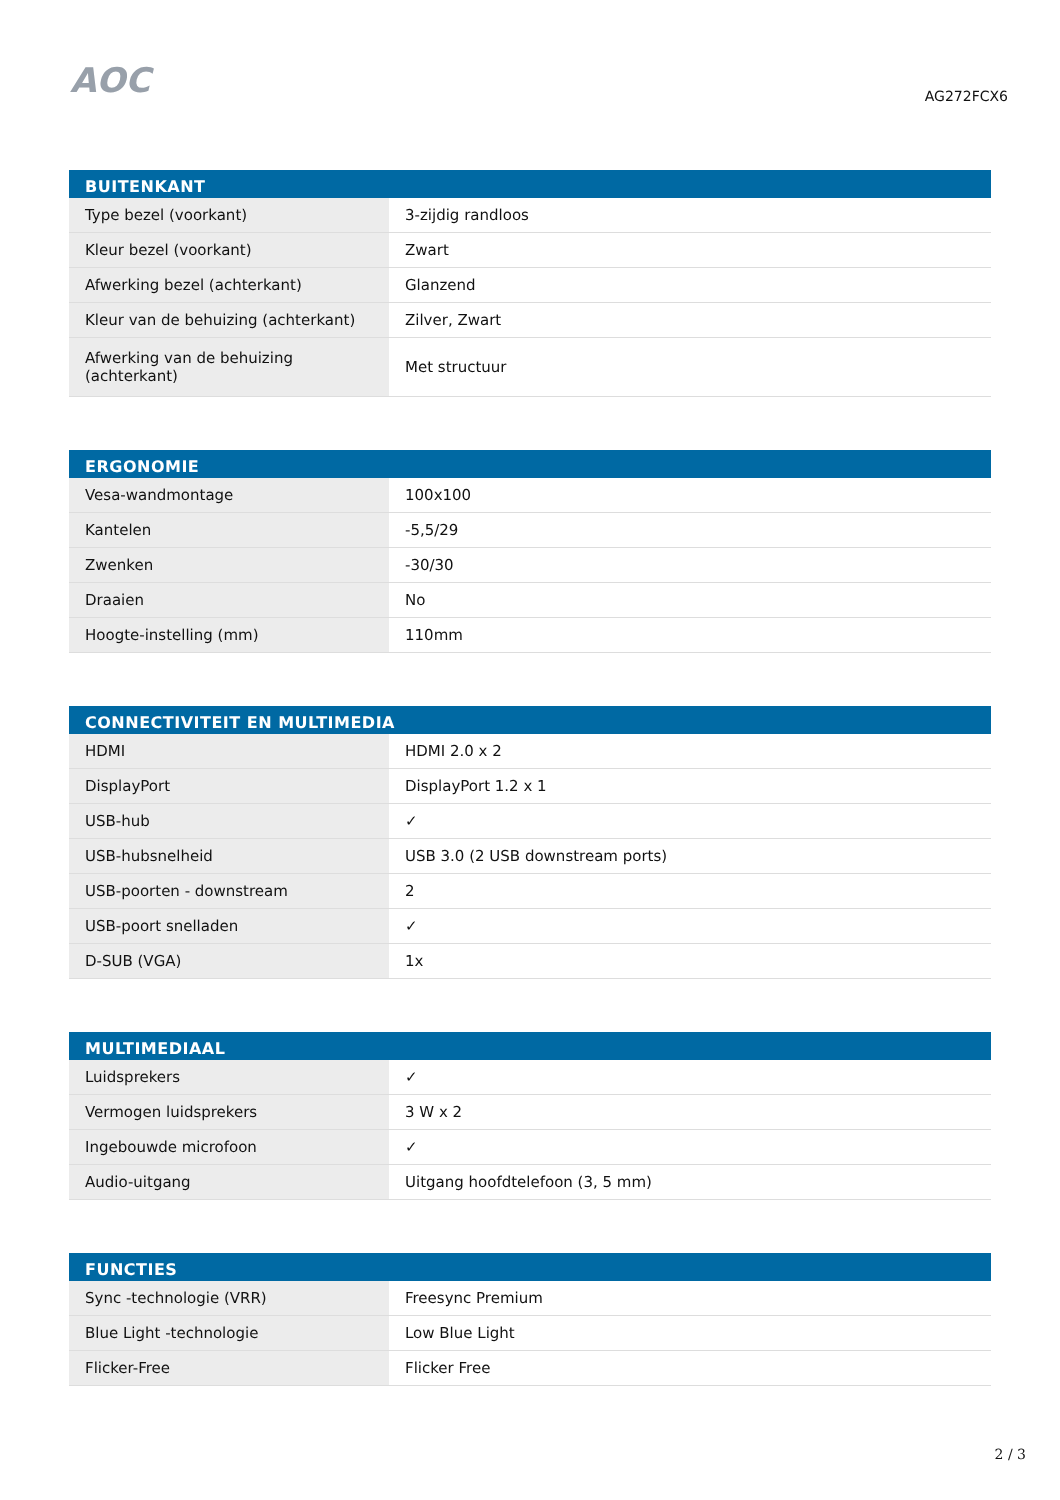AOC
AG272FCX6
| BUITENKANT | |
| --- | --- |
| Type bezel (voorkant) | 3-zijdig randloos |
| Kleur bezel (voorkant) | Zwart |
| Afwerking bezel (achterkant) | Glanzend |
| Kleur van de behuizing (achterkant) | Zilver, Zwart |
| Afwerking van de behuizing (achterkant) | Met structuur |
| ERGONOMIE | |
| --- | --- |
| Vesa-wandmontage | 100x100 |
| Kantelen | -5,5/29 |
| Zwenken | -30/30 |
| Draaien | No |
| Hoogte-instelling (mm) | 110mm |
| CONNECTIVITEIT EN MULTIMEDIA | |
| --- | --- |
| HDMI | HDMI 2.0 x 2 |
| DisplayPort | DisplayPort 1.2 x 1 |
| USB-hub | ✓ |
| USB-hubsnelheid | USB 3.0 (2 USB downstream ports) |
| USB-poorten - downstream | 2 |
| USB-poort snelladen | ✓ |
| D-SUB (VGA) | 1x |
| MULTIMEDIAAL | |
| --- | --- |
| Luidsprekers | ✓ |
| Vermogen luidsprekers | 3 W x 2 |
| Ingebouwde microfoon | ✓ |
| Audio-uitgang | Uitgang hoofdtelefoon (3, 5 mm) |
| FUNCTIES | |
| --- | --- |
| Sync -technologie (VRR) | Freesync Premium |
| Blue Light -technologie | Low Blue Light |
| Flicker-Free | Flicker Free |
2 / 3